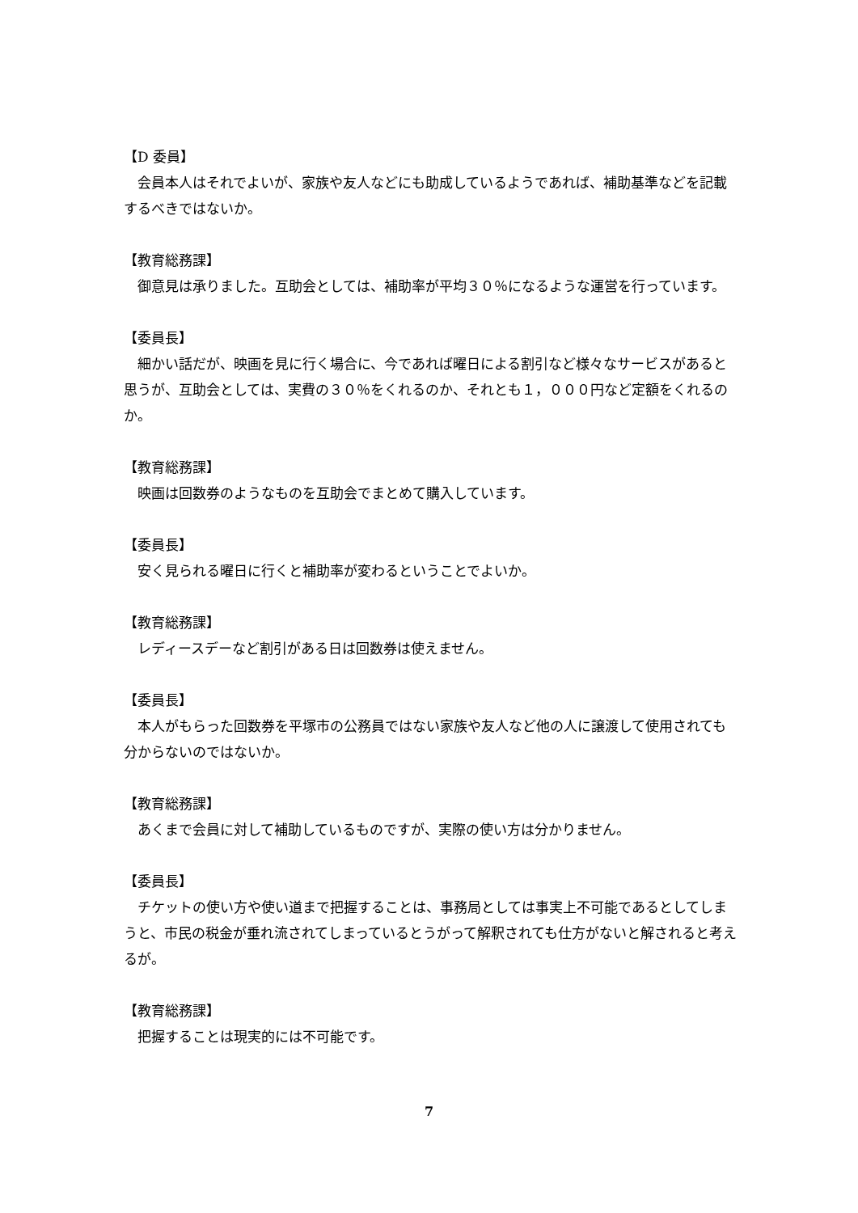【D 委員】
会員本人はそれでよいが、家族や友人などにも助成しているようであれば、補助基準などを記載するべきではないか。
【教育総務課】
御意見は承りました。互助会としては、補助率が平均３０％になるような運営を行っています。
【委員長】
細かい話だが、映画を見に行く場合に、今であれば曜日による割引など様々なサービスがあると思うが、互助会としては、実費の３０％をくれるのか、それとも１，０００円など定額をくれるのか。
【教育総務課】
映画は回数券のようなものを互助会でまとめて購入しています。
【委員長】
安く見られる曜日に行くと補助率が変わるということでよいか。
【教育総務課】
レディースデーなど割引がある日は回数券は使えません。
【委員長】
本人がもらった回数券を平塚市の公務員ではない家族や友人など他の人に譲渡して使用されても分からないのではないか。
【教育総務課】
あくまで会員に対して補助しているものですが、実際の使い方は分かりません。
【委員長】
チケットの使い方や使い道まで把握することは、事務局としては事実上不可能であるとしてしまうと、市民の税金が垂れ流されてしまっているとうがって解釈されても仕方がないと解されると考えるが。
【教育総務課】
把握することは現実的には不可能です。
7